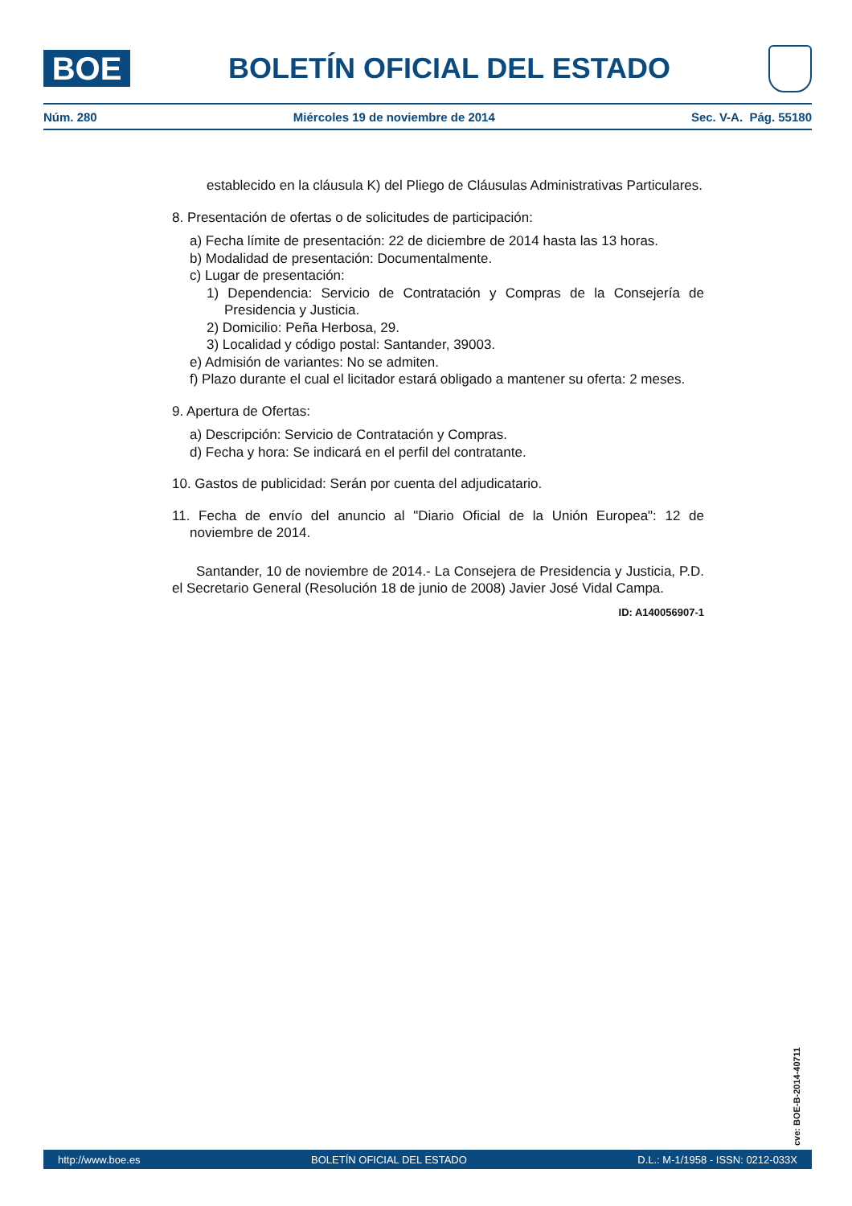BOE
BOLETÍN OFICIAL DEL ESTADO
Núm. 280 Miércoles 19 de noviembre de 2014 Sec. V-A. Pág. 55180
establecido en la cláusula K) del Pliego de Cláusulas Administrativas Particulares.
8. Presentación de ofertas o de solicitudes de participación:
a) Fecha límite de presentación: 22 de diciembre de 2014 hasta las 13 horas.
b) Modalidad de presentación: Documentalmente.
c) Lugar de presentación:
1) Dependencia: Servicio de Contratación y Compras de la Consejería de Presidencia y Justicia.
2) Domicilio: Peña Herbosa, 29.
3) Localidad y código postal: Santander, 39003.
e) Admisión de variantes: No se admiten.
f) Plazo durante el cual el licitador estará obligado a mantener su oferta: 2 meses.
9. Apertura de Ofertas:
a) Descripción: Servicio de Contratación y Compras.
d) Fecha y hora: Se indicará en el perfil del contratante.
10. Gastos de publicidad: Serán por cuenta del adjudicatario.
11. Fecha de envío del anuncio al "Diario Oficial de la Unión Europea": 12 de noviembre de 2014.
Santander, 10 de noviembre de 2014.- La Consejera de Presidencia y Justicia, P.D. el Secretario General (Resolución 18 de junio de 2008) Javier José Vidal Campa.
ID: A140056907-1
cve: BOE-B-2014-40711
http://www.boe.es BOLETÍN OFICIAL DEL ESTADO D.L.: M-1/1958 - ISSN: 0212-033X